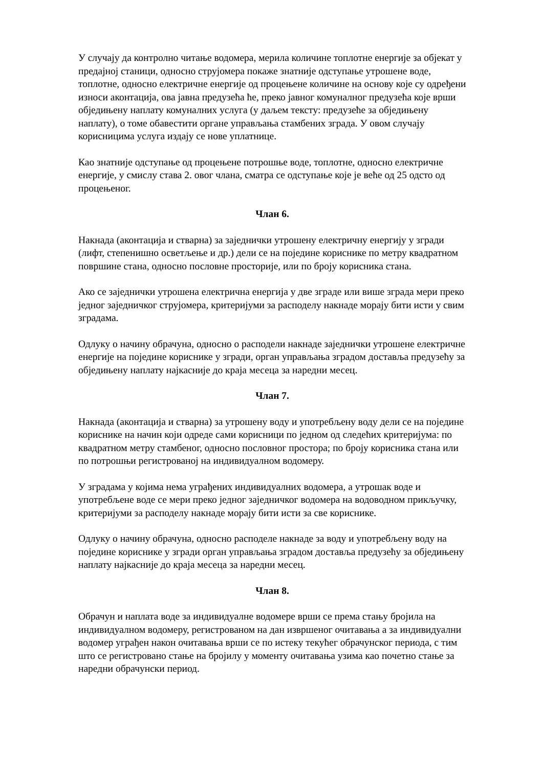У случају да контролно читање водомера, мерила количине топлотне енергије за објекат у предајној станици, односно струјомера покаже знатније одступање утрошене воде, топлотне, односно електричне енергије од процењене количине на основу које су одређени износи аконтација, ова јавна предузећа ће, преко јавног комуналног предузећа које врши обједињену наплату комуналних услуга (у даљем тексту: предузеће за обједињену наплату), о томе обавестити органе управљања стамбених зграда. У овом случају корисницима услуга издају се нове уплатнице.
Као знатније одступање од процењене потрошње воде, топлотне, односно електричне енергије, у смислу става 2. овог члана, сматра се одступање које је веће од 25 одсто од процењеног.
Члан 6.
Накнада (аконтација и стварна) за заједнички утрошену електричну енергију у згради (лифт, степенишно осветљење и др.) дели се на поједине кориснике по метру квадратном површине стана, односно пословне просторије, или по броју корисника стана.
Ако се заједнички утрошена електрична енергија у две зграде или више зграда мери преко једног заједничког струјомера, критеријуми за расподелу накнаде морају бити исти у свим зградама.
Одлуку о начину обрачуна, односно о расподели накнаде заједнички утрошене електричне енергије на поједине кориснике у згради, орган управљања зградом доставља предузећу за обједињену наплату најкасније до краја месеца за наредни месец.
Члан 7.
Накнада (аконтација и стварна) за утрошену воду и употребљену воду дели се на поједине кориснике на начин који одреде сами корисници по једном од следећих критеријума: по квадратном метру стамбеног, односно пословног простора; по броју корисника стана или по потрошњи регистрованој на индивидуалном водомеру.
У зградама у којима нема уграђених индивидуалних водомера, а утрошак воде и употребљене воде се мери преко једног заједничког водомера на водоводном прикључку, критеријуми за расподелу накнаде морају бити исти за све кориснике.
Одлуку о начину обрачуна, односно расподеле накнаде за воду и употребљену воду на поједине кориснике у згради орган управљања зградом доставља предузећу за обједињену наплату најкасније до краја месеца за наредни месец.
Члан 8.
Обрачун и наплата воде за индивидуалне водомере врши се према стању бројила на индивидуалном водомеру, регистрованом на дан извршеног очитавања а за индивидуални водомер уграђен након очитавања врши се по истеку текућег обрачунског периода, с тим што се регистровано стање на бројилу у моменту очитавања узима као почетно стање за наредни обрачунски период.